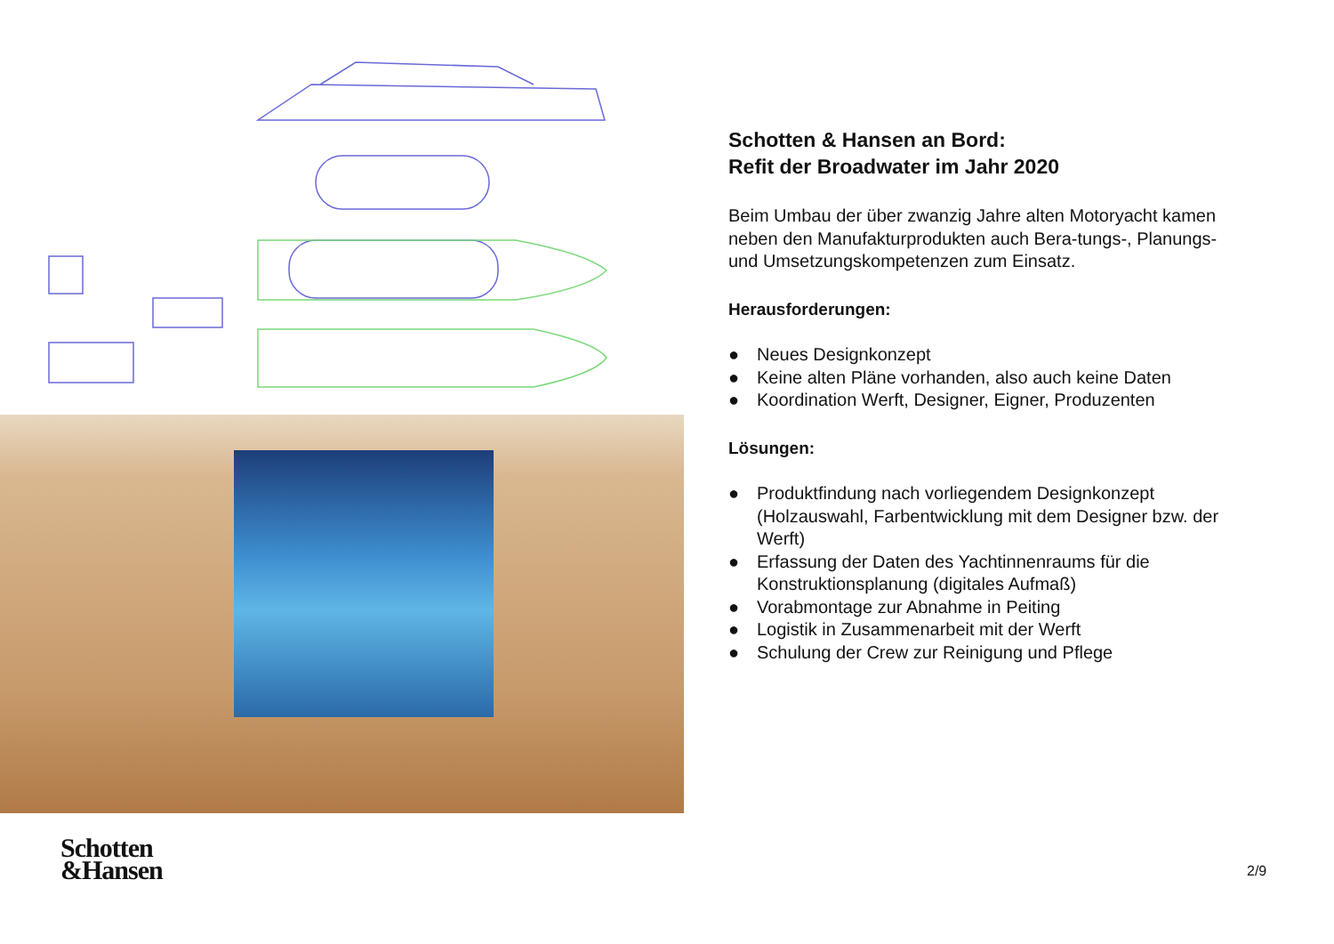Schotten & Hansen an Bord:
Refit der Broadwater im Jahr 2020
Beim Umbau der über zwanzig Jahre alten Motoryacht kamen neben den Manufakturprodukten auch Bera-tungs-, Planungs- und Umsetzungskompetenzen zum Einsatz.
Herausforderungen:
● Neues Designkonzept
● Keine alten Pläne vorhanden, also auch keine Daten
● Koordination Werft, Designer, Eigner, Produzenten
Lösungen:
● Produktfindung nach vorliegendem Designkonzept (Holzauswahl, Farbentwicklung mit dem Designer bzw. der Werft)
● Erfassung der Daten des Yachtinnenraums für die Konstruktionsplanung (digitales Aufmaß)
● Vorabmontage zur Abnahme in Peiting
● Logistik in Zusammenarbeit mit der Werft
● Schulung der Crew zur Reinigung und Pflege
Schotten
&Hansen
2/9